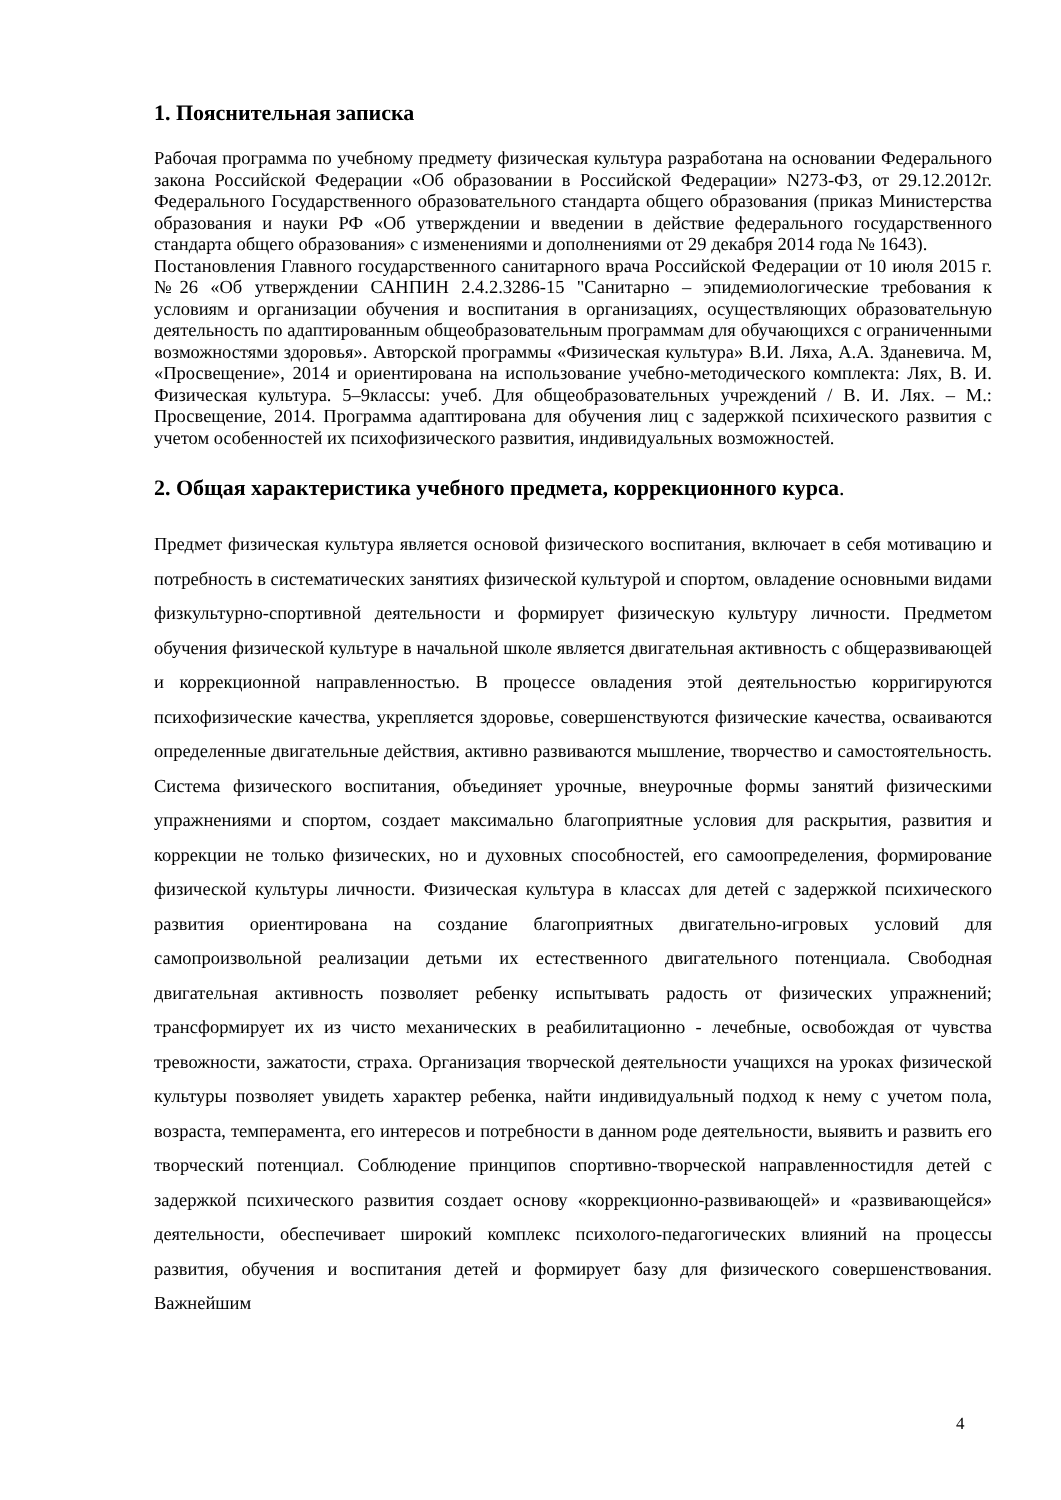1. Пояснительная записка
Рабочая программа по учебному предмету физическая культура разработана на основании Федерального закона Российской Федерации «Об образовании в Российской Федерации» N273-ФЗ, от 29.12.2012г. Федерального Государственного образовательного стандарта общего образования (приказ Министерства образования и науки РФ «Об утверждении и введении в действие федерального государственного стандарта общего образования» с изменениями и дополнениями от 29 декабря 2014 года № 1643).
Постановления Главного государственного санитарного врача Российской Федерации от 10 июля 2015 г. №26 «Об утверждении САНПИН 2.4.2.3286-15 "Санитарно – эпидемиологические требования к условиям и организации обучения и воспитания в организациях, осуществляющих образовательную деятельность по адаптированным общеобразовательным программам для обучающихся с ограниченными возможностями здоровья». Авторской программы «Физическая культура» В.И. Ляха, А.А. Зданевича. М, «Просвещение», 2014 и ориентирована на использование учебно-методического комплекта: Лях, В. И. Физическая культура. 5–9классы: учеб. Для общеобразовательных учреждений / В. И. Лях. – М.: Просвещение, 2014. Программа адаптирована для обучения лиц с задержкой психического развития с учетом особенностей их психофизического развития, индивидуальных возможностей.
2. Общая характеристика учебного предмета, коррекционного курса.
Предмет физическая культура является основой физического воспитания, включает в себя мотивацию и потребность в систематических занятиях физической культурой и спортом, овладение основными видами физкультурно-спортивной деятельности и формирует физическую культуру личности. Предметом обучения физической культуре в начальной школе является двигательная активность с общеразвивающей и коррекционной направленностью. В процессе овладения этой деятельностью корригируются психофизические качества, укрепляется здоровье, совершенствуются физические качества, осваиваются определенные двигательные действия, активно развиваются мышление, творчество и самостоятельность. Система физического воспитания, объединяет урочные, внеурочные формы занятий физическими упражнениями и спортом, создает максимально благоприятные условия для раскрытия, развития и коррекции не только физических, но и духовных способностей, его самоопределения, формирование физической культуры личности. Физическая культура в классах для детей с задержкой психического развития ориентирована на создание благоприятных двигательно-игровых условий для самопроизвольной реализации детьми их естественного двигательного потенциала. Свободная двигательная активность позволяет ребенку испытывать радость от физических упражнений; трансформирует их из чисто механических в реабилитационно - лечебные, освобождая от чувства тревожности, зажатости, страха. Организация творческой деятельности учащихся на уроках физической культуры позволяет увидеть характер ребенка, найти индивидуальный подход к нему с учетом пола, возраста, темперамента, его интересов и потребности в данном роде деятельности, выявить и развить его творческий потенциал. Соблюдение принципов спортивно-творческой направленностидля детей с задержкой психического развития создает основу «коррекционно-развивающей» и «развивающейся» деятельности, обеспечивает широкий комплекс психолого-педагогических влияний на процессы развития, обучения и воспитания детей и формирует базу для физического совершенствования. Важнейшим
4